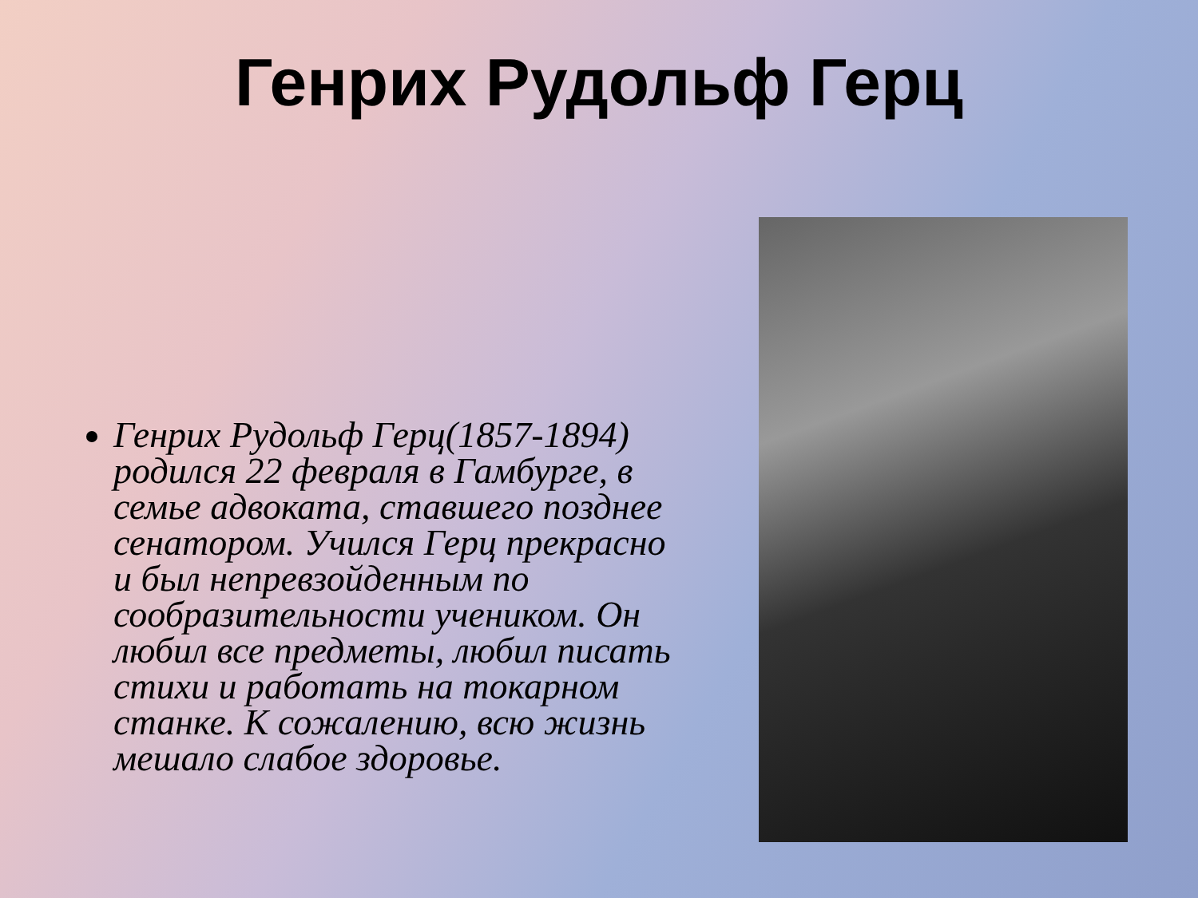Генрих Рудольф Герц
Генрих Рудольф Герц(1857-1894) родился 22 февраля в Гамбурге, в семье адвоката, ставшего позднее сенатором. Учился Герц прекрасно и был непревзойденным по сообразительности учеником. Он любил все предметы, любил писать стихи и работать на токарном станке. К сожалению, всю жизнь мешало слабое здоровье.